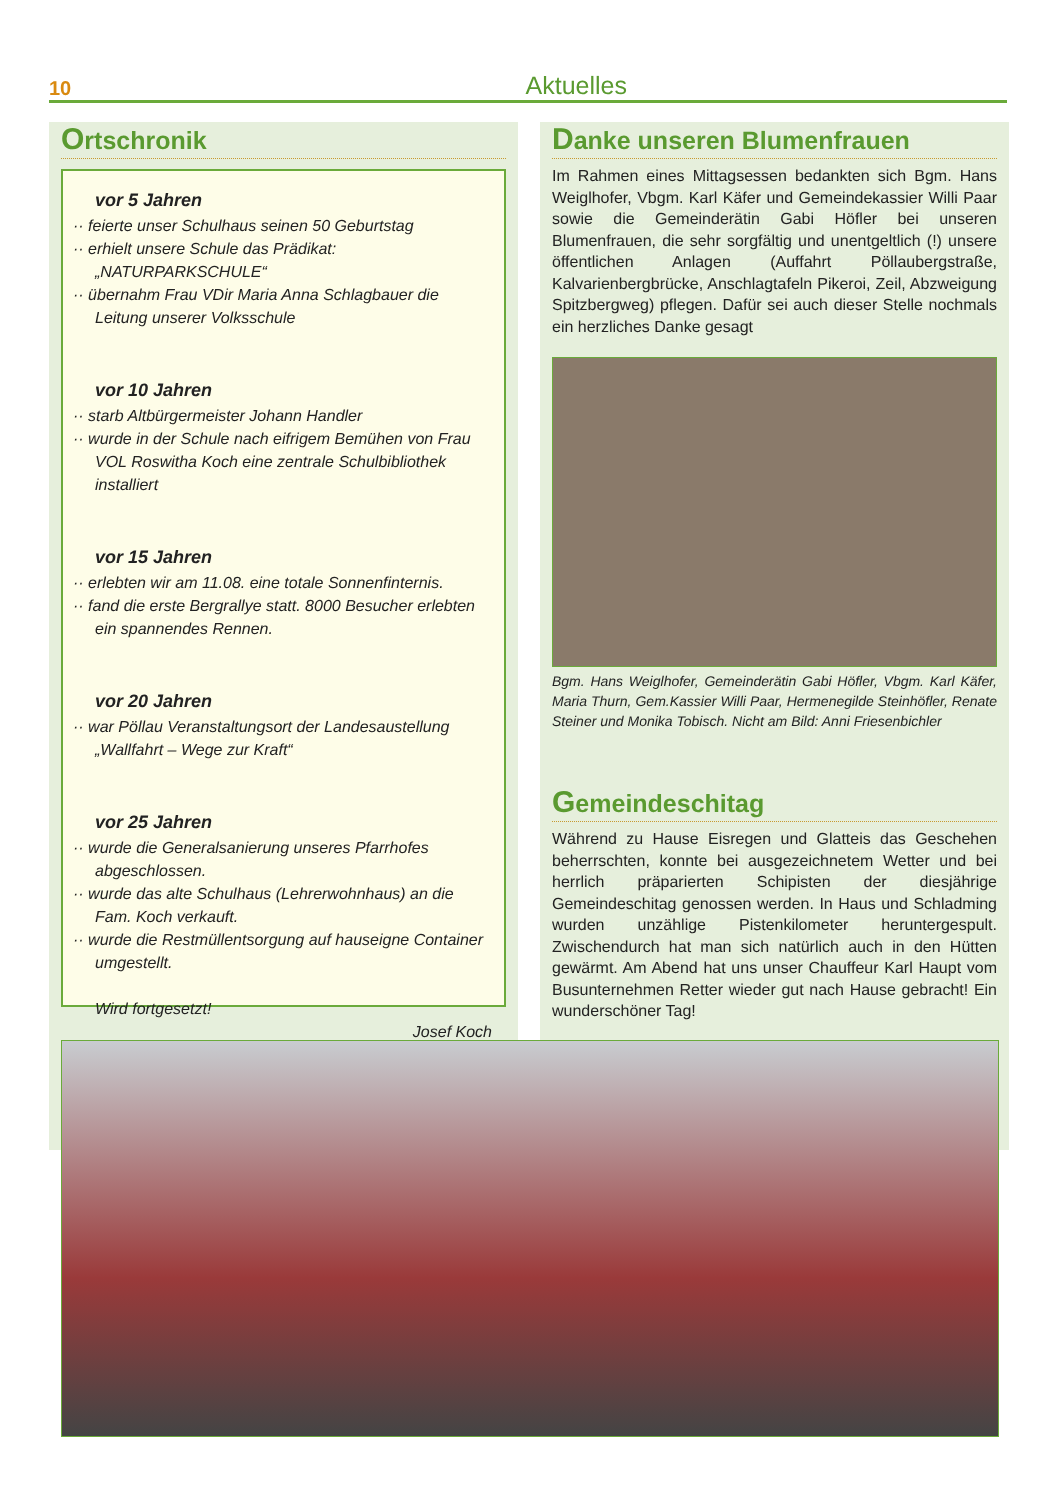10 Aktuelles
Ortschronik
vor 5 Jahren
·· feierte unser Schulhaus seinen 50 Geburtstag
·· erhielt unsere Schule das Prädikat: „NATURPARKSCHULE“
·· übernahm Frau VDir Maria Anna Schlagbauer die Leitung unserer Volksschule
vor 10 Jahren
·· starb Altbürgermeister Johann Handler
·· wurde in der Schule nach eifrigem Bemühen von Frau VOL Roswitha Koch eine zentrale Schulbibliothek installiert
vor 15 Jahren
·· erlebten wir am 11.08. eine totale Sonnenfinternis.
·· fand die erste Bergrallye statt. 8000 Besucher erlebten ein spannendes Rennen.
vor 20 Jahren
·· war Pöllau Veranstaltungsort der Landesaustellung „Wallfahrt – Wege zur Kraft“
vor 25 Jahren
·· wurde die Generalsanierung unseres Pfarrhofes abgeschlossen.
·· wurde das alte Schulhaus (Lehrerwohnhaus) an die Fam. Koch verkauft.
·· wurde die Restmüllentsorgung auf hauseigne Container umgestellt.
Wird fortgesetzt!
Josef Koch
Danke unseren Blumenfrauen
Im Rahmen eines Mittagsessen bedankten sich Bgm. Hans Weiglhofer, Vbgm. Karl Käfer und Gemeindekassier Willi Paar sowie die Gemeinderätin Gabi Höfler bei unseren Blumenfrauen, die sehr sorgfältig und unentgeltlich (!) unsere öffentlichen Anlagen (Auffahrt Pöllaubergstraße, Kalvarienbergbrücke, Anschlagtafeln Pikeroi, Zeil, Abzweigung Spitzbergweg) pflegen. Dafür sei auch dieser Stelle nochmals ein herzliches Danke gesagt
Bgm. Hans Weiglhofer, Gemeinderätin Gabi Höfler, Vbgm. Karl Käfer, Maria Thurn, Gem.Kassier Willi Paar, Hermenegilde Steinhöfler, Renate Steiner und Monika Tobisch. Nicht am Bild: Anni Friesenbichler
Gemeindeschitag
Während zu Hause Eisregen und Glatteis das Geschehen beherrschten, konnte bei ausgezeichnetem Wetter und bei herrlich präparierten Schipisten der diesjährige Gemeindeschitag genossen werden. In Haus und Schladming wurden unzählige Pistenkilometer heruntergespult. Zwischendurch hat man sich natürlich auch in den Hütten gewärmt. Am Abend hat uns unser Chauffeur Karl Haupt vom Busunternehmen Retter wieder gut nach Hause gebracht! Ein wunderschöner Tag!